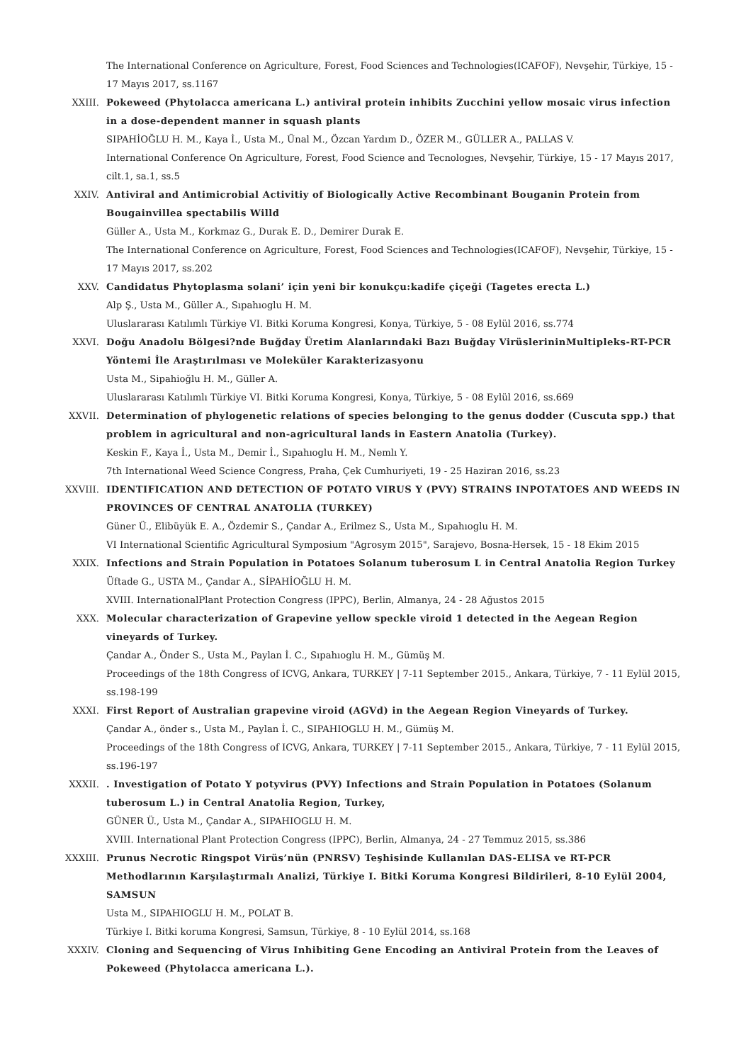The International Conference on Agriculture, Forest, Food Sciences and Technologies(ICAFOF), Nevşehir, Türkiye, 15 - 17 Mayıs 2017, ss.1167
XXIII. Pokeweed (Phytolacca americana L.) antiviral protein inhibits Zucchini yellow mosaic virus infection in a dose-dependent manner in squash plants
SIPAHİOĞLU H. M., Kaya İ., Usta M., Ünal M., Özcan Yardım D., ÖZER M., GÜLLER A., PALLAS V.
International Conference On Agriculture, Forest, Food Science and Tecnologıes, Nevşehir, Türkiye, 15 - 17 Mayıs 2017, cilt.1, sa.1, ss.5
XXIV. Antiviral and Antimicrobial Activitiy of Biologically Active Recombinant Bouganin Protein from Bougainvillea spectabilis Willd
Güller A., Usta M., Korkmaz G., Durak E. D., Demirer Durak E.
The International Conference on Agriculture, Forest, Food Sciences and Technologies(ICAFOF), Nevşehir, Türkiye, 15 - 17 Mayıs 2017, ss.202
XXV. Candidatus Phytoplasma solani’ için yeni bir konukçu:kadife çiçeği (Tagetes erecta L.)
Alp Ş., Usta M., Güller A., Sıpahıoglu H. M.
Uluslararası Katılımlı Türkiye VI. Bitki Koruma Kongresi, Konya, Türkiye, 5 - 08 Eylül 2016, ss.774
XXVI. Doğu Anadolu Bölgesi?nde Buğday Üretim Alanlarındaki Bazı Buğday VirüslerininMultipleks-RT-PCR Yöntemi İle Araştırılması ve Moleküler Karakterizasyonu
Usta M., Sipahioğlu H. M., Güller A.
Uluslararası Katılımlı Türkiye VI. Bitki Koruma Kongresi, Konya, Türkiye, 5 - 08 Eylül 2016, ss.669
XXVII. Determination of phylogenetic relations of species belonging to the genus dodder (Cuscuta spp.) that problem in agricultural and non-agricultural lands in Eastern Anatolia (Turkey).
Keskin F., Kaya İ., Usta M., Demir İ., Sıpahıoglu H. M., Nemlı Y.
7th International Weed Science Congress, Praha, Çek Cumhuriyeti, 19 - 25 Haziran 2016, ss.23
XXVIII. IDENTIFICATION AND DETECTION OF POTATO VIRUS Y (PVY) STRAINS INPOTATOES AND WEEDS IN PROVINCES OF CENTRAL ANATOLIA (TURKEY)
Güner Ü., Elibüyük E. A., Özdemir S., Çandar A., Erilmez S., Usta M., Sıpahıoglu H. M.
VI International Scientific Agricultural Symposium "Agrosym 2015", Sarajevo, Bosna-Hersek, 15 - 18 Ekim 2015
XXIX. Infections and Strain Population in Potatoes Solanum tuberosum L in Central Anatolia Region Turkey
Üftade G., USTA M., Çandar A., SİPAHİOĞLU H. M.
XVIII. InternationalPlant Protection Congress (IPPC), Berlin, Almanya, 24 - 28 Ağustos 2015
XXX. Molecular characterization of Grapevine yellow speckle viroid 1 detected in the Aegean Region vineyards of Turkey.
Çandar A., Önder S., Usta M., Paylan İ. C., Sıpahıoglu H. M., Gümüş M.
Proceedings of the 18th Congress of ICVG, Ankara, TURKEY | 7-11 September 2015., Ankara, Türkiye, 7 - 11 Eylül 2015, ss.198-199
XXXI. First Report of Australian grapevine viroid (AGVd) in the Aegean Region Vineyards of Turkey.
Çandar A., önder s., Usta M., Paylan İ. C., SIPAHIOGLU H. M., Gümüş M.
Proceedings of the 18th Congress of ICVG, Ankara, TURKEY | 7-11 September 2015., Ankara, Türkiye, 7 - 11 Eylül 2015, ss.196-197
XXXII. . Investigation of Potato Y potyvirus (PVY) Infections and Strain Population in Potatoes (Solanum tuberosum L.) in Central Anatolia Region, Turkey,
GÜNER Ü., Usta M., Çandar A., SIPAHIOGLU H. M.
XVIII. International Plant Protection Congress (IPPC), Berlin, Almanya, 24 - 27 Temmuz 2015, ss.386
XXXIII. Prunus Necrotic Ringspot Virüs’nün (PNRSV) Teşhisinde Kullanılan DAS-ELISA ve RT-PCR Methodlarının Karşılaştırmalı Analizi, Türkiye I. Bitki Koruma Kongresi Bildirileri, 8-10 Eylül 2004, SAMSUN
Usta M., SIPAHIOGLU H. M., POLAT B.
Türkiye I. Bitki koruma Kongresi, Samsun, Türkiye, 8 - 10 Eylül 2014, ss.168
XXXIV. Cloning and Sequencing of Virus Inhibiting Gene Encoding an Antiviral Protein from the Leaves of Pokeweed (Phytolacca americana L.).